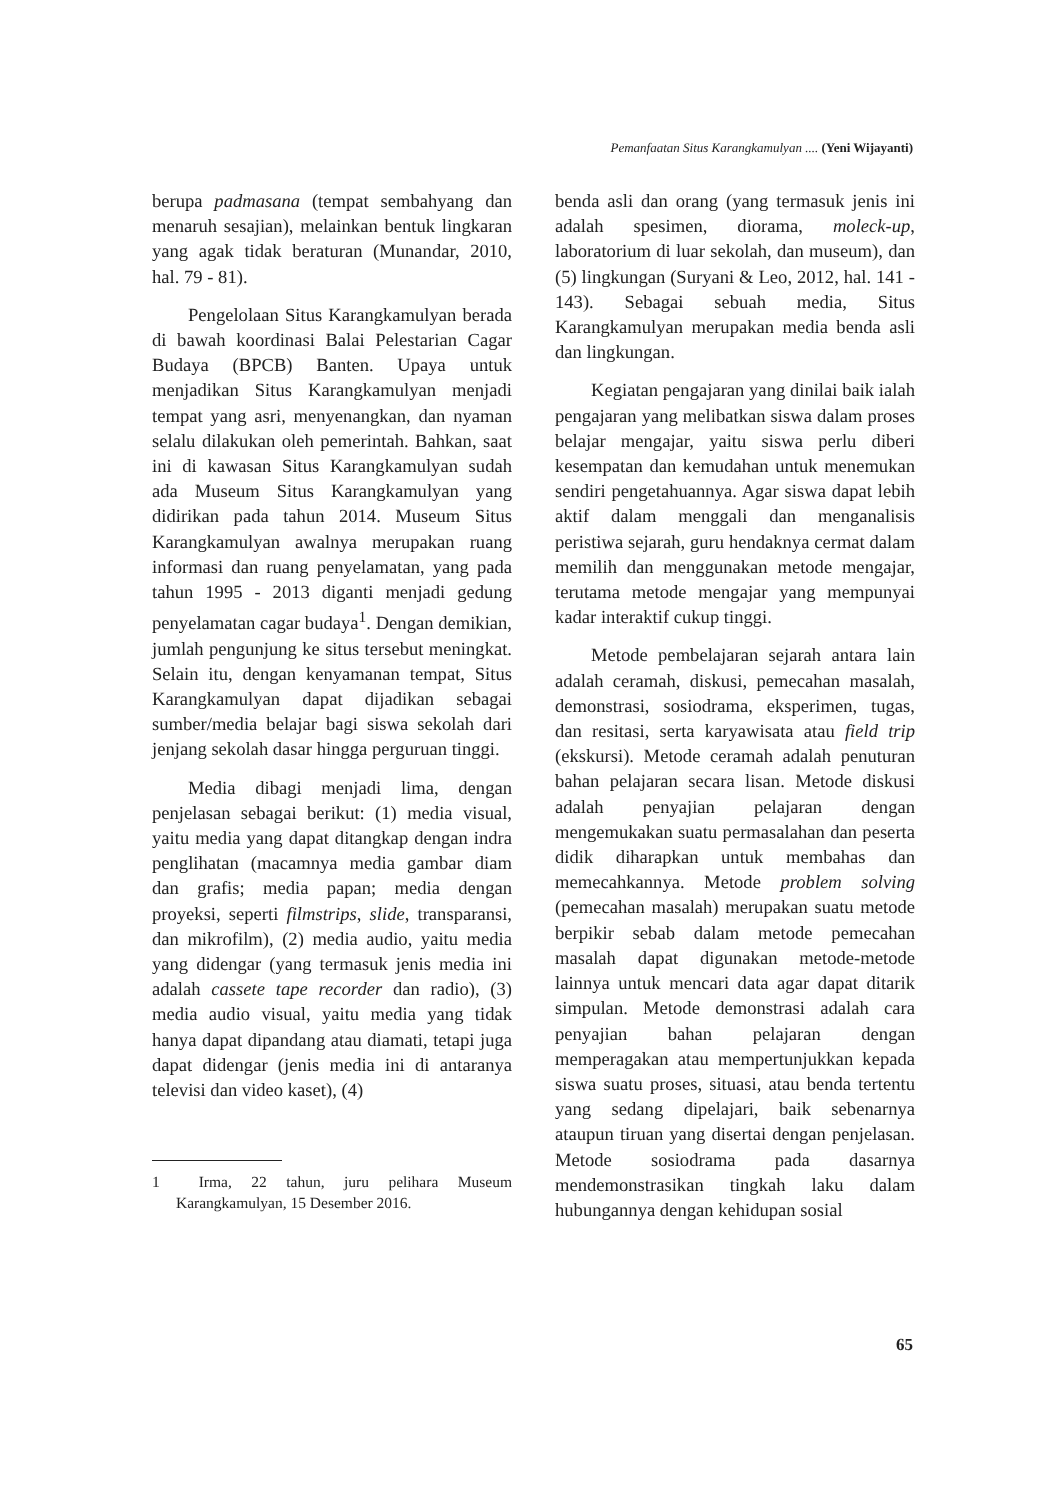Pemanfaatan Situs Karangkamulyan .... (Yeni Wijayanti)
berupa padmasana (tempat sembahyang dan menaruh sesajian), melainkan bentuk lingkaran yang agak tidak beraturan (Munandar, 2010, hal. 79 - 81).
Pengelolaan Situs Karangkamulyan berada di bawah koordinasi Balai Pelestarian Cagar Budaya (BPCB) Banten. Upaya untuk menjadikan Situs Karangkamulyan menjadi tempat yang asri, menyenangkan, dan nyaman selalu dilakukan oleh pemerintah. Bahkan, saat ini di kawasan Situs Karangkamulyan sudah ada Museum Situs Karangkamulyan yang didirikan pada tahun 2014. Museum Situs Karangkamulyan awalnya merupakan ruang informasi dan ruang penyelamatan, yang pada tahun 1995 - 2013 diganti menjadi gedung penyelamatan cagar budaya<sup>1</sup>. Dengan demikian, jumlah pengunjung ke situs tersebut meningkat. Selain itu, dengan kenyamanan tempat, Situs Karangkamulyan dapat dijadikan sebagai sumber/media belajar bagi siswa sekolah dari jenjang sekolah dasar hingga perguruan tinggi.
Media dibagi menjadi lima, dengan penjelasan sebagai berikut: (1) media visual, yaitu media yang dapat ditangkap dengan indra penglihatan (macamnya media gambar diam dan grafis; media papan; media dengan proyeksi, seperti filmstrips, slide, transparansi, dan mikrofilm), (2) media audio, yaitu media yang didengar (yang termasuk jenis media ini adalah cassete tape recorder dan radio), (3) media audio visual, yaitu media yang tidak hanya dapat dipandang atau diamati, tetapi juga dapat didengar (jenis media ini di antaranya televisi dan video kaset), (4)
1 Irma, 22 tahun, juru pelihara Museum Karangkamulyan, 15 Desember 2016.
benda asli dan orang (yang termasuk jenis ini adalah spesimen, diorama, moleck-up, laboratorium di luar sekolah, dan museum), dan (5) lingkungan (Suryani & Leo, 2012, hal. 141 - 143). Sebagai sebuah media, Situs Karangkamulyan merupakan media benda asli dan lingkungan.
Kegiatan pengajaran yang dinilai baik ialah pengajaran yang melibatkan siswa dalam proses belajar mengajar, yaitu siswa perlu diberi kesempatan dan kemudahan untuk menemukan sendiri pengetahuannya. Agar siswa dapat lebih aktif dalam menggali dan menganalisis peristiwa sejarah, guru hendaknya cermat dalam memilih dan menggunakan metode mengajar, terutama metode mengajar yang mempunyai kadar interaktif cukup tinggi.
Metode pembelajaran sejarah antara lain adalah ceramah, diskusi, pemecahan masalah, demonstrasi, sosiodrama, eksperimen, tugas, dan resitasi, serta karyawisata atau field trip (ekskursi). Metode ceramah adalah penuturan bahan pelajaran secara lisan. Metode diskusi adalah penyajian pelajaran dengan mengemukakan suatu permasalahan dan peserta didik diharapkan untuk membahas dan memecahkannya. Metode problem solving (pemecahan masalah) merupakan suatu metode berpikir sebab dalam metode pemecahan masalah dapat digunakan metode-metode lainnya untuk mencari data agar dapat ditarik simpulan. Metode demonstrasi adalah cara penyajian bahan pelajaran dengan memperagakan atau mempertunjukkan kepada siswa suatu proses, situasi, atau benda tertentu yang sedang dipelajari, baik sebenarnya ataupun tiruan yang disertai dengan penjelasan. Metode sosiodrama pada dasarnya mendemonstrasikan tingkah laku dalam hubungannya dengan kehidupan sosial
65